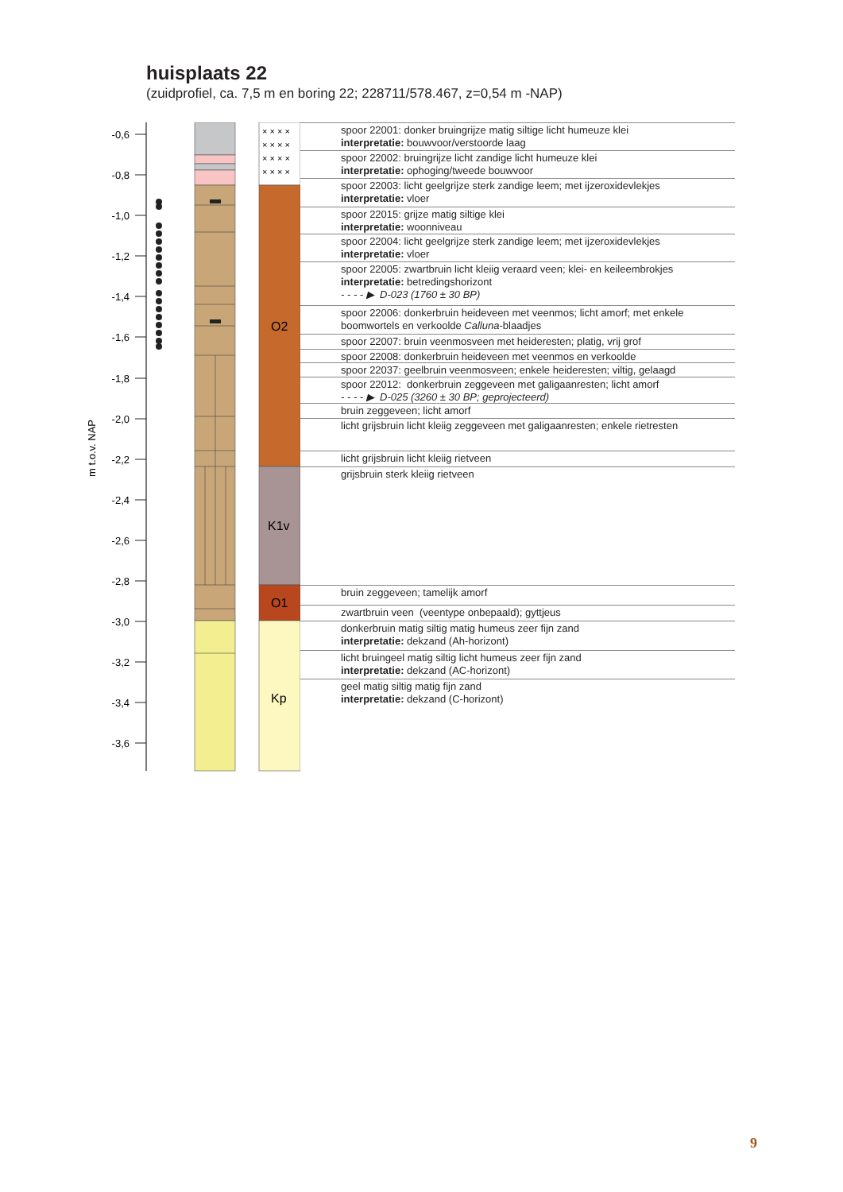huisplaats 22
(zuidprofiel, ca. 7,5 m en boring 22; 228711/578.467, z=0,54 m -NAP)
× × × ×
× × × ×
× × × ×
× × × ×
O2
K1v
O1
Kp
-0,6
-0,8
-1,0
-1,2
-1,4
-1,6
-1,8
-2,0
-2,2
-2,4
-2,6
-2,8
-3,0
-3,2
-3,4
-3,6
m t.o.v. NAP
spoor 22001: donker bruingrijze matig siltige licht humeuze klei
interpretatie: bouwvoor/verstoorde laag
spoor 22002: bruingrijze licht zandige licht humeuze klei
interpretatie: ophoging/tweede bouwvoor
spoor 22003: licht geelgrijze sterk zandige leem; met ijzeroxidevlekjes
interpretatie: vloer
spoor 22015: grijze matig siltige klei
interpretatie: woonniveau
spoor 22004: licht geelgrijze sterk zandige leem; met ijzeroxidevlekjes
interpretatie: vloer
spoor 22005: zwartbruin licht kleiig veraard veen; klei- en keileembrokjes
interpretatie: betredingshorizont
- - - - ▶ D-023 (1760 ± 30 BP)
spoor 22006: donkerbruin heideveen met veenmos; licht amorf; met enkele boomwortels en verkoolde Calluna-blaadjes
spoor 22007: bruin veenmosveen met heideresten; platig, vrij grof
spoor 22008: donkerbruin heideveen met veenmos en verkoolde
spoor 22037: geelbruin veenmosveen; enkele heideresten; viltig, gelaagd
spoor 22012: donkerbruin zeggeveen met galigaanresten; licht amorf
- - - - ▶ D-025 (3260 ± 30 BP; geprojecteerd)
bruin zeggeveen; licht amorf
licht grijsbruin licht kleiig zeggeveen met galigaanresten; enkele rietresten
licht grijsbruin licht kleiig rietveen
grijsbruin sterk kleiig rietveen
bruin zeggeveen; tamelijk amorf
zwartbruin veen (veentype onbepaald); gyttjeus
donkerbruin matig siltig matig humeus zeer fijn zand
interpretatie: dekzand (Ah-horizont)
licht bruingeel matig siltig licht humeus zeer fijn zand
interpretatie: dekzand (AC-horizont)
geel matig siltig matig fijn zand
interpretatie: dekzand (C-horizont)
9